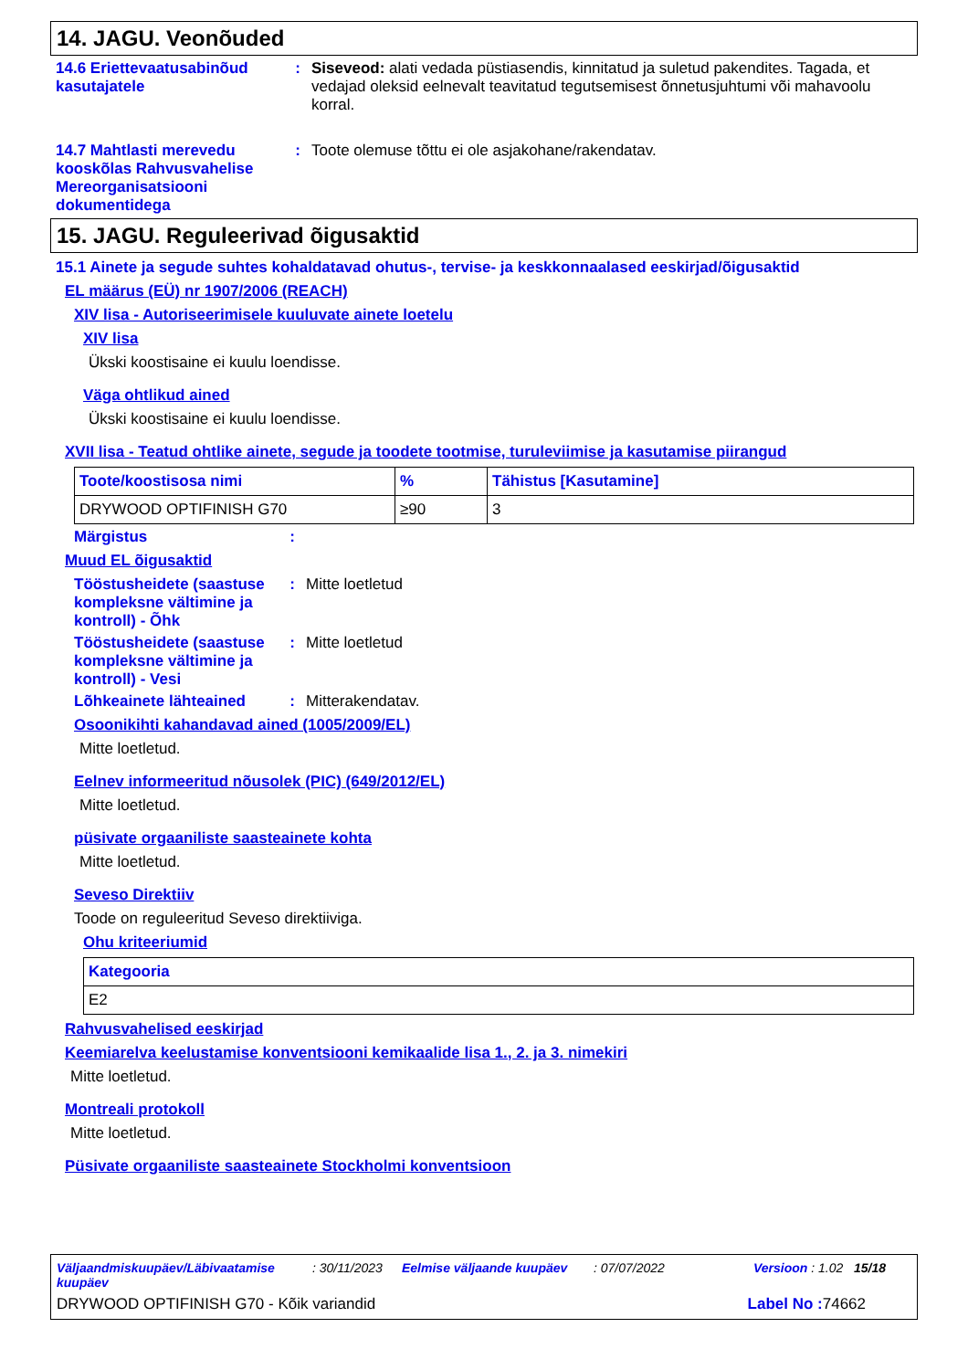14. JAGU. Veonõuded
14.6 Eriettevaatusabinõud kasutajatele
: Siseveod: alati vedada püstiasendis, kinnitatud ja suletud pakendites. Tagada, et vedajad oleksid eelnevalt teavitatud tegutsemisest õnnetusjuhtumi või mahavoolu korral.
14.7 Mahtlasti merevedu kooskõlas Rahvusvahelise Mereorganisatsiooni dokumentidega
: Toote olemuse tõttu ei ole asjakohane/rakendatav.
15. JAGU. Reguleerivad õigusaktid
15.1 Ainete ja segude suhtes kohaldatavad ohutus-, tervise- ja keskkonnaalased eeskirjad/õigusaktid
EL määrus (EÜ) nr 1907/2006 (REACH)
XIV lisa - Autoriseerimisele kuuluvate ainete loetelu
XIV lisa
Ükski koostisaine ei kuulu loendisse.
Väga ohtlikud ained
Ükski koostisaine ei kuulu loendisse.
XVII lisa - Teatud ohtlike ainete, segude ja toodete tootmise, turuleviimise ja kasutamise piirangud
| Toote/koostisosa nimi | % | Tähistus [Kasutamine] |
| --- | --- | --- |
| DRYWOOD OPTIFINISH G70 | ≥90 | 3 |
Märgistus :
Muud EL õigusaktid
Tööstusheidete (saastuse kompleksne vältimine ja kontroll) - Õhk
: Mitte loetletud
Tööstusheidete (saastuse kompleksne vältimine ja kontroll) - Vesi
: Mitte loetletud
Lõhkeainete lähteained
: Mitterakendatav.
Osoonikihti kahandavad ained (1005/2009/EL)
Mitte loetletud.
Eelnev informeeritud nõusolek (PIC) (649/2012/EL)
Mitte loetletud.
püsivate orgaaniliste saasteainete kohta
Mitte loetletud.
Seveso Direktiiv
Toode on reguleeritud Seveso direktiiviga.
Ohu kriteeriumid
| Kategooria |
| --- |
| E2 |
Rahvusvahelised eeskirjad
Keemiarelva keelustamise konventsiooni kemikaalide lisa 1., 2. ja 3. nimekiri
Mitte loetletud.
Montreali protokoll
Mitte loetletud.
Püsivate orgaaniliste saasteainete Stockholmi konventsioon
Väljaandmiskuupäev/Läbivaatamise kuupäev: 30/11/2023 Eelmise väljaande kuupäev: 07/07/2022 Versioon : 1.02 15/18
DRYWOOD OPTIFINISH G70 - Kõik variandid Label No : 74662